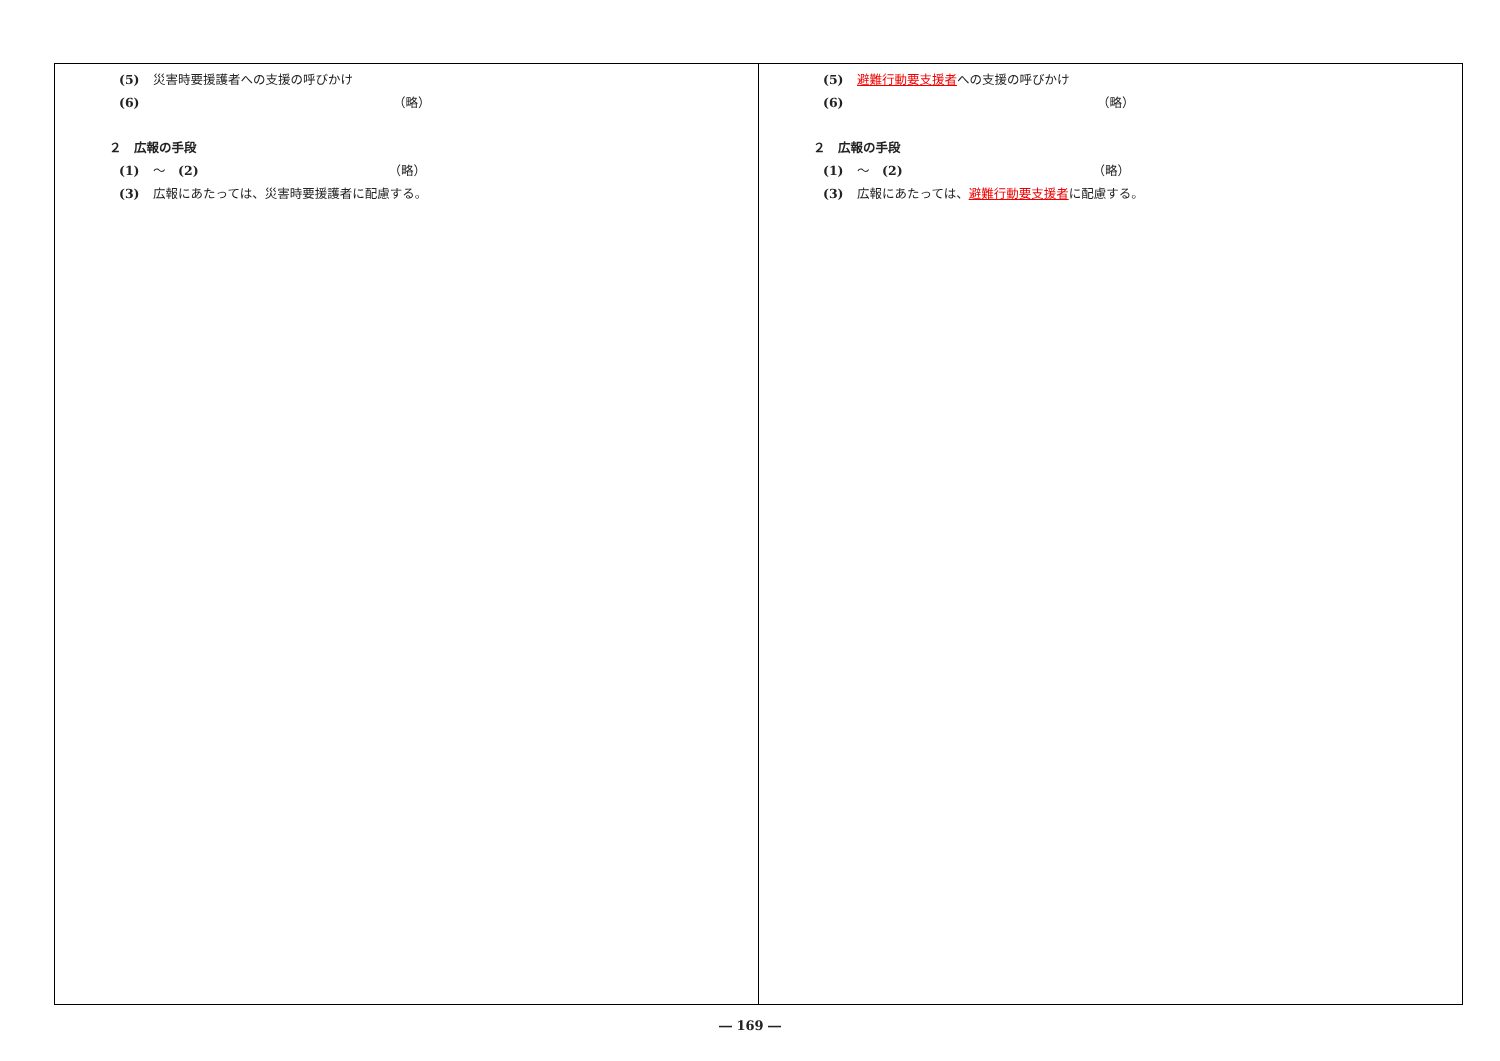| (5) 災害時要援護者への支援の呼びかけ (6) （略） ２ 広報の手段 (1) ～ (2) （略） (3) 広報にあたっては、災害時要援護者に配慮する。 | (5) 避難行動要支援者 への支援の呼びかけ (6) （略） ２ 広報の手段 (1) ～ (2) （略） (3) 広報にあたっては、 避難行動要支援者 に配慮する。 |
― 169 ―